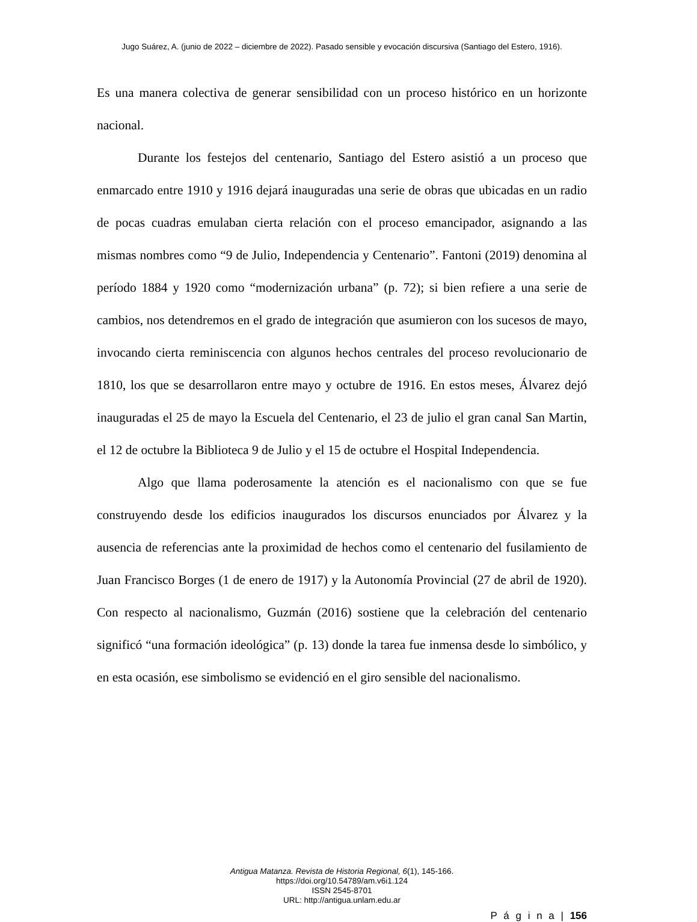Jugo Suárez, A. (junio de 2022 – diciembre de 2022). Pasado sensible y evocación discursiva (Santiago del Estero, 1916).
Es una manera colectiva de generar sensibilidad con un proceso histórico en un horizonte nacional.
Durante los festejos del centenario, Santiago del Estero asistió a un proceso que enmarcado entre 1910 y 1916 dejará inauguradas una serie de obras que ubicadas en un radio de pocas cuadras emulaban cierta relación con el proceso emancipador, asignando a las mismas nombres como “9 de Julio, Independencia y Centenario”. Fantoni (2019) denomina al período 1884 y 1920 como “modernización urbana” (p. 72); si bien refiere a una serie de cambios, nos detendremos en el grado de integración que asumieron con los sucesos de mayo, invocando cierta reminiscencia con algunos hechos centrales del proceso revolucionario de 1810, los que se desarrollaron entre mayo y octubre de 1916. En estos meses, Álvarez dejó inauguradas el 25 de mayo la Escuela del Centenario, el 23 de julio el gran canal San Martin, el 12 de octubre la Biblioteca 9 de Julio y el 15 de octubre el Hospital Independencia.
Algo que llama poderosamente la atención es el nacionalismo con que se fue construyendo desde los edificios inaugurados los discursos enunciados por Álvarez y la ausencia de referencias ante la proximidad de hechos como el centenario del fusilamiento de Juan Francisco Borges (1 de enero de 1917) y la Autonomía Provincial (27 de abril de 1920). Con respecto al nacionalismo, Guzmán (2016) sostiene que la celebración del centenario significó “una formación ideológica” (p. 13) donde la tarea fue inmensa desde lo simbólico, y en esta ocasión, ese simbolismo se evidenció en el giro sensible del nacionalismo.
Antigua Matanza. Revista de Historia Regional, 6(1), 145-166.
https://doi.org/10.54789/am.v6i1.124
ISSN 2545-8701
URL: http://antigua.unlam.edu.ar
P á g i n a | 156